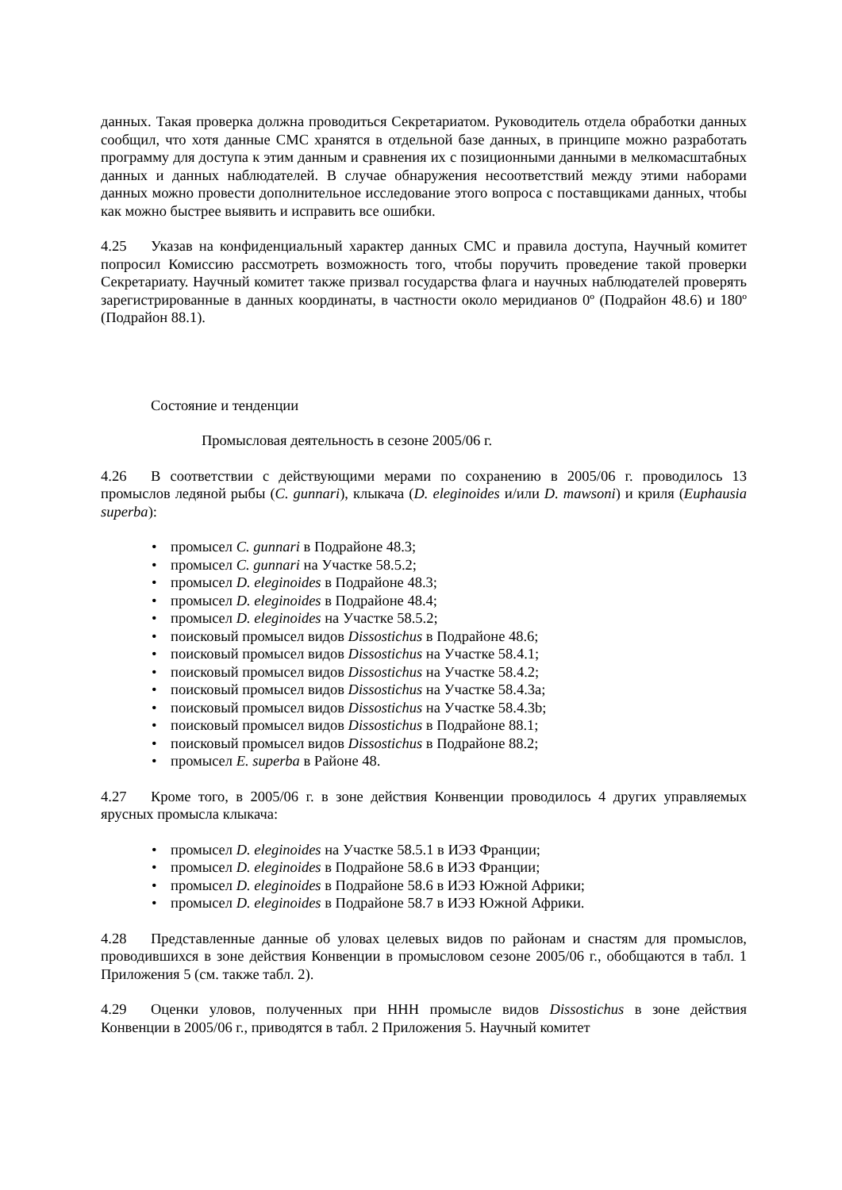данных. Такая проверка должна проводиться Секретариатом. Руководитель отдела обработки данных сообщил, что хотя данные СМС хранятся в отдельной базе данных, в принципе можно разработать программу для доступа к этим данным и сравнения их с позиционными данными в мелкомасштабных данных и данных наблюдателей. В случае обнаружения несоответствий между этими наборами данных можно провести дополнительное исследование этого вопроса с поставщиками данных, чтобы как можно быстрее выявить и исправить все ошибки.
4.25 Указав на конфиденциальный характер данных СМС и правила доступа, Научный комитет попросил Комиссию рассмотреть возможность того, чтобы поручить проведение такой проверки Секретариату. Научный комитет также призвал государства флага и научных наблюдателей проверять зарегистрированные в данных координаты, в частности около меридианов 0º (Подрайон 48.6) и 180º (Подрайон 88.1).
Состояние и тенденции
Промысловая деятельность в сезоне 2005/06 г.
4.26 В соответствии с действующими мерами по сохранению в 2005/06 г. проводилось 13 промыслов ледяной рыбы (C. gunnari), клыкача (D. eleginoides и/или D. mawsoni) и криля (Euphausia superba):
промысел C. gunnari в Подрайоне 48.3;
промысел C. gunnari на Участке 58.5.2;
промысел D. eleginoides в Подрайоне 48.3;
промысел D. eleginoides в Подрайоне 48.4;
промысел D. eleginoides на Участке 58.5.2;
поисковый промысел видов Dissostichus в Подрайоне 48.6;
поисковый промысел видов Dissostichus на Участке 58.4.1;
поисковый промысел видов Dissostichus на Участке 58.4.2;
поисковый промысел видов Dissostichus на Участке 58.4.3a;
поисковый промысел видов Dissostichus на Участке 58.4.3b;
поисковый промысел видов Dissostichus в Подрайоне 88.1;
поисковый промысел видов Dissostichus в Подрайоне 88.2;
промысел E. superba в Районе 48.
4.27 Кроме того, в 2005/06 г. в зоне действия Конвенции проводилось 4 других управляемых ярусных промысла клыкача:
промысел D. eleginoides на Участке 58.5.1 в ИЭЗ Франции;
промысел D. eleginoides в Подрайоне 58.6 в ИЭЗ Франции;
промысел D. eleginoides в Подрайоне 58.6 в ИЭЗ Южной Африки;
промысел D. eleginoides в Подрайоне 58.7 в ИЭЗ Южной Африки.
4.28 Представленные данные об уловах целевых видов по районам и снастям для промыслов, проводившихся в зоне действия Конвенции в промысловом сезоне 2005/06 г., обобщаются в табл. 1 Приложения 5 (см. также табл. 2).
4.29 Оценки уловов, полученных при ННН промысле видов Dissostichus в зоне действия Конвенции в 2005/06 г., приводятся в табл. 2 Приложения 5. Научный комитет